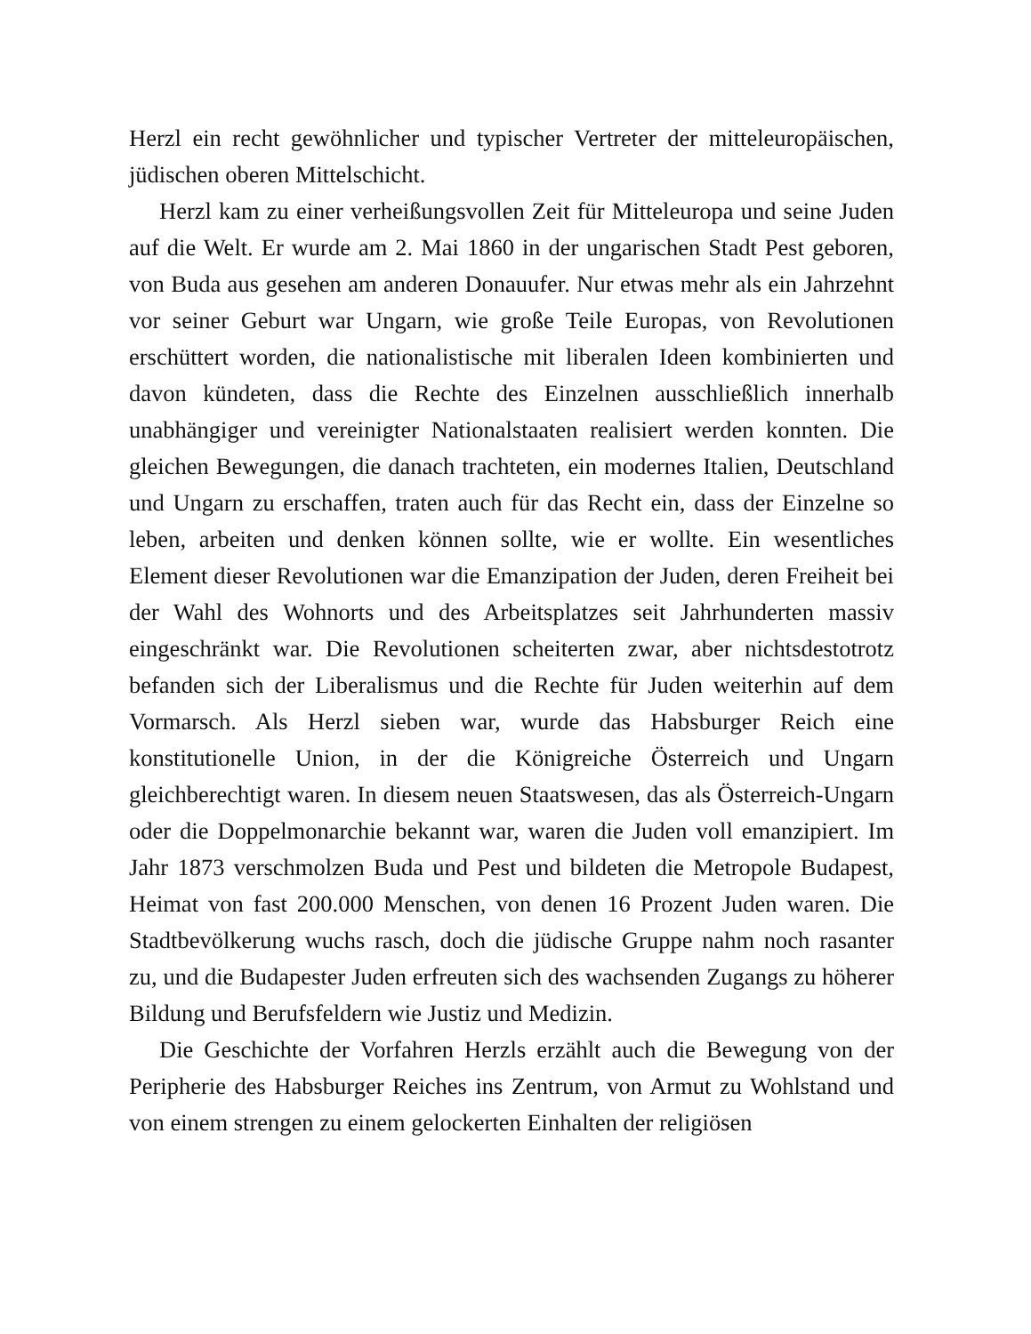Herzl ein recht gewöhnlicher und typischer Vertreter der mitteleuropäischen, jüdischen oberen Mittelschicht.
Herzl kam zu einer verheißungsvollen Zeit für Mitteleuropa und seine Juden auf die Welt. Er wurde am 2. Mai 1860 in der ungarischen Stadt Pest geboren, von Buda aus gesehen am anderen Donauufer. Nur etwas mehr als ein Jahrzehnt vor seiner Geburt war Ungarn, wie große Teile Europas, von Revolutionen erschüttert worden, die nationalistische mit liberalen Ideen kombinierten und davon kündeten, dass die Rechte des Einzelnen ausschließlich innerhalb unabhängiger und vereinigter Nationalstaaten realisiert werden konnten. Die gleichen Bewegungen, die danach trachteten, ein modernes Italien, Deutschland und Ungarn zu erschaffen, traten auch für das Recht ein, dass der Einzelne so leben, arbeiten und denken können sollte, wie er wollte. Ein wesentliches Element dieser Revolutionen war die Emanzipation der Juden, deren Freiheit bei der Wahl des Wohnorts und des Arbeitsplatzes seit Jahrhunderten massiv eingeschränkt war. Die Revolutionen scheiterten zwar, aber nichtsdestotrotz befanden sich der Liberalismus und die Rechte für Juden weiterhin auf dem Vormarsch. Als Herzl sieben war, wurde das Habsburger Reich eine konstitutionelle Union, in der die Königreiche Österreich und Ungarn gleichberechtigt waren. In diesem neuen Staatswesen, das als Österreich-Ungarn oder die Doppelmonarchie bekannt war, waren die Juden voll emanzipiert. Im Jahr 1873 verschmolzen Buda und Pest und bildeten die Metropole Budapest, Heimat von fast 200.000 Menschen, von denen 16 Prozent Juden waren. Die Stadtbevölkerung wuchs rasch, doch die jüdische Gruppe nahm noch rasanter zu, und die Budapester Juden erfreuten sich des wachsenden Zugangs zu höherer Bildung und Berufsfeldern wie Justiz und Medizin.
Die Geschichte der Vorfahren Herzls erzählt auch die Bewegung von der Peripherie des Habsburger Reiches ins Zentrum, von Armut zu Wohlstand und von einem strengen zu einem gelockerten Einhalten der religiösen